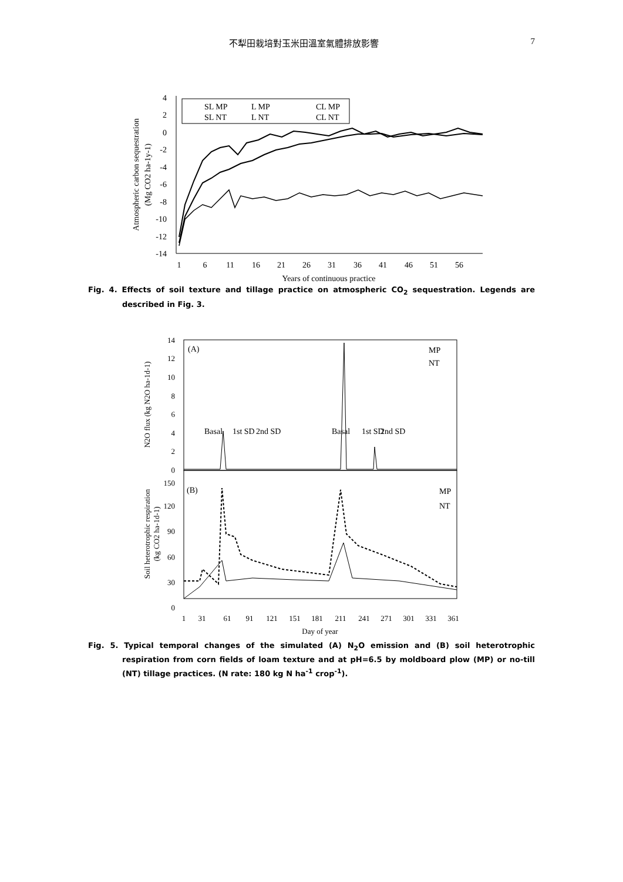不犁田栽培對玉米田溫室氣體排放影響 7
4
2
0
-2
-4
-6
-8
-10
-12
-14
1
6
11
16
21
26
31
36
41
46
51
56
Years of continuous practice
Atmospheric carbon sequestration
(Mg CO2 ha-1y-1)
SL MP
L MP
CL MP
SL NT
L NT
CL NT
Fig. 4. Effects of soil texture and tillage practice on atmospheric CO<sub>2</sub> sequestration. Legends are described in Fig. 3.
14
12
10
8
6
4
2
0
150
120
90
60
30
0
(A)
MP
NT
Basal
1st SD
2nd SD
Basal
1st SD
2nd SD
(B)
MP
NT
1
31
61
91
121
151
181
211
241
271
301
331
361
Day of year
N2O flux (kg N2O ha-1d-1)
Soil heterotrophic respiration
(kg CO2 ha-1d-1)
Fig. 5. Typical temporal changes of the simulated (A) N<sub>2</sub>O emission and (B) soil heterotrophic respiration from corn fields of loam texture and at pH=6.5 by moldboard plow (MP) or no-till (NT) tillage practices. (N rate: 180 kg N ha<sup>-1</sup> crop<sup>-1</sup>).